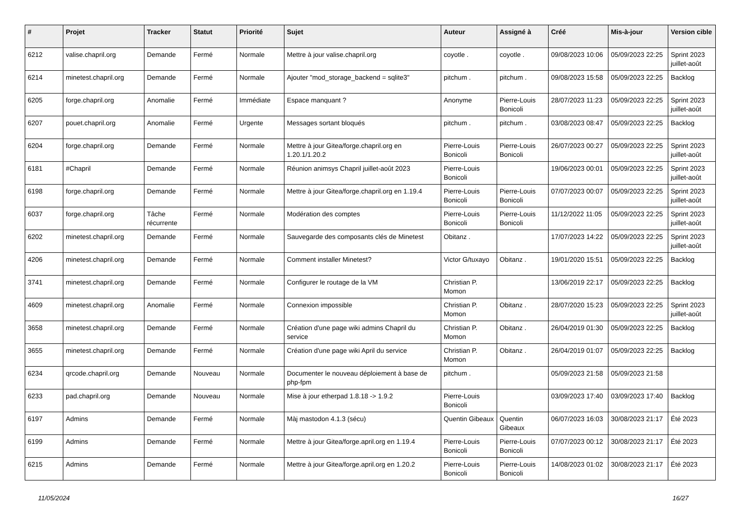| # | Projet | Tracker | Statut | Priorité | Sujet | Auteur | Assigné à | Créé | Mis-à-jour | Version cible |
| --- | --- | --- | --- | --- | --- | --- | --- | --- | --- | --- |
| 6212 | valise.chapril.org | Demande | Fermé | Normale | Mettre à jour valise.chapril.org | coyotle . | coyotle . | 09/08/2023 10:06 | 05/09/2023 22:25 | Sprint 2023 juillet-août |
| 6214 | minetest.chapril.org | Demande | Fermé | Normale | Ajouter "mod_storage_backend = sqlite3" | pitchum . | pitchum . | 09/08/2023 15:58 | 05/09/2023 22:25 | Backlog |
| 6205 | forge.chapril.org | Anomalie | Fermé | Immédiate | Espace manquant ? | Anonyme | Pierre-Louis Bonicoli | 28/07/2023 11:23 | 05/09/2023 22:25 | Sprint 2023 juillet-août |
| 6207 | pouet.chapril.org | Anomalie | Fermé | Urgente | Messages sortant bloqués | pitchum . | pitchum . | 03/08/2023 08:47 | 05/09/2023 22:25 | Backlog |
| 6204 | forge.chapril.org | Demande | Fermé | Normale | Mettre à jour Gitea/forge.chapril.org en 1.20.1/1.20.2 | Pierre-Louis Bonicoli | Pierre-Louis Bonicoli | 26/07/2023 00:27 | 05/09/2023 22:25 | Sprint 2023 juillet-août |
| 6181 | #Chapril | Demande | Fermé | Normale | Réunion animsys Chapril juillet-août 2023 | Pierre-Louis Bonicoli | | 19/06/2023 00:01 | 05/09/2023 22:25 | Sprint 2023 juillet-août |
| 6198 | forge.chapril.org | Demande | Fermé | Normale | Mettre à jour Gitea/forge.chapril.org en 1.19.4 | Pierre-Louis Bonicoli | Pierre-Louis Bonicoli | 07/07/2023 00:07 | 05/09/2023 22:25 | Sprint 2023 juillet-août |
| 6037 | forge.chapril.org | Tâche récurrente | Fermé | Normale | Modération des comptes | Pierre-Louis Bonicoli | Pierre-Louis Bonicoli | 11/12/2022 11:05 | 05/09/2023 22:25 | Sprint 2023 juillet-août |
| 6202 | minetest.chapril.org | Demande | Fermé | Normale | Sauvegarde des composants clés de Minetest | Obitanz . | | 17/07/2023 14:22 | 05/09/2023 22:25 | Sprint 2023 juillet-août |
| 4206 | minetest.chapril.org | Demande | Fermé | Normale | Comment installer Minetest? | Victor G/tuxayo | Obitanz . | 19/01/2020 15:51 | 05/09/2023 22:25 | Backlog |
| 3741 | minetest.chapril.org | Demande | Fermé | Normale | Configurer le routage de la VM | Christian P. Momon | | 13/06/2019 22:17 | 05/09/2023 22:25 | Backlog |
| 4609 | minetest.chapril.org | Anomalie | Fermé | Normale | Connexion impossible | Christian P. Momon | Obitanz . | 28/07/2020 15:23 | 05/09/2023 22:25 | Sprint 2023 juillet-août |
| 3658 | minetest.chapril.org | Demande | Fermé | Normale | Création d'une page wiki admins Chapril du service | Christian P. Momon | Obitanz . | 26/04/2019 01:30 | 05/09/2023 22:25 | Backlog |
| 3655 | minetest.chapril.org | Demande | Fermé | Normale | Création d'une page wiki April du service | Christian P. Momon | Obitanz . | 26/04/2019 01:07 | 05/09/2023 22:25 | Backlog |
| 6234 | qrcode.chapril.org | Demande | Nouveau | Normale | Documenter le nouveau déploiement à base de php-fpm | pitchum . | | 05/09/2023 21:58 | 05/09/2023 21:58 | |
| 6233 | pad.chapril.org | Demande | Nouveau | Normale | Mise à jour etherpad 1.8.18 -> 1.9.2 | Pierre-Louis Bonicoli | | 03/09/2023 17:40 | 03/09/2023 17:40 | Backlog |
| 6197 | Admins | Demande | Fermé | Normale | Màj mastodon 4.1.3 (sécu) | Quentin Gibeaux | Quentin Gibeaux | 06/07/2023 16:03 | 30/08/2023 21:17 | Été 2023 |
| 6199 | Admins | Demande | Fermé | Normale | Mettre à jour Gitea/forge.april.org en 1.19.4 | Pierre-Louis Bonicoli | Pierre-Louis Bonicoli | 07/07/2023 00:12 | 30/08/2023 21:17 | Été 2023 |
| 6215 | Admins | Demande | Fermé | Normale | Mettre à jour Gitea/forge.april.org en 1.20.2 | Pierre-Louis Bonicoli | Pierre-Louis Bonicoli | 14/08/2023 01:02 | 30/08/2023 21:17 | Été 2023 |
11/05/2024 16/27